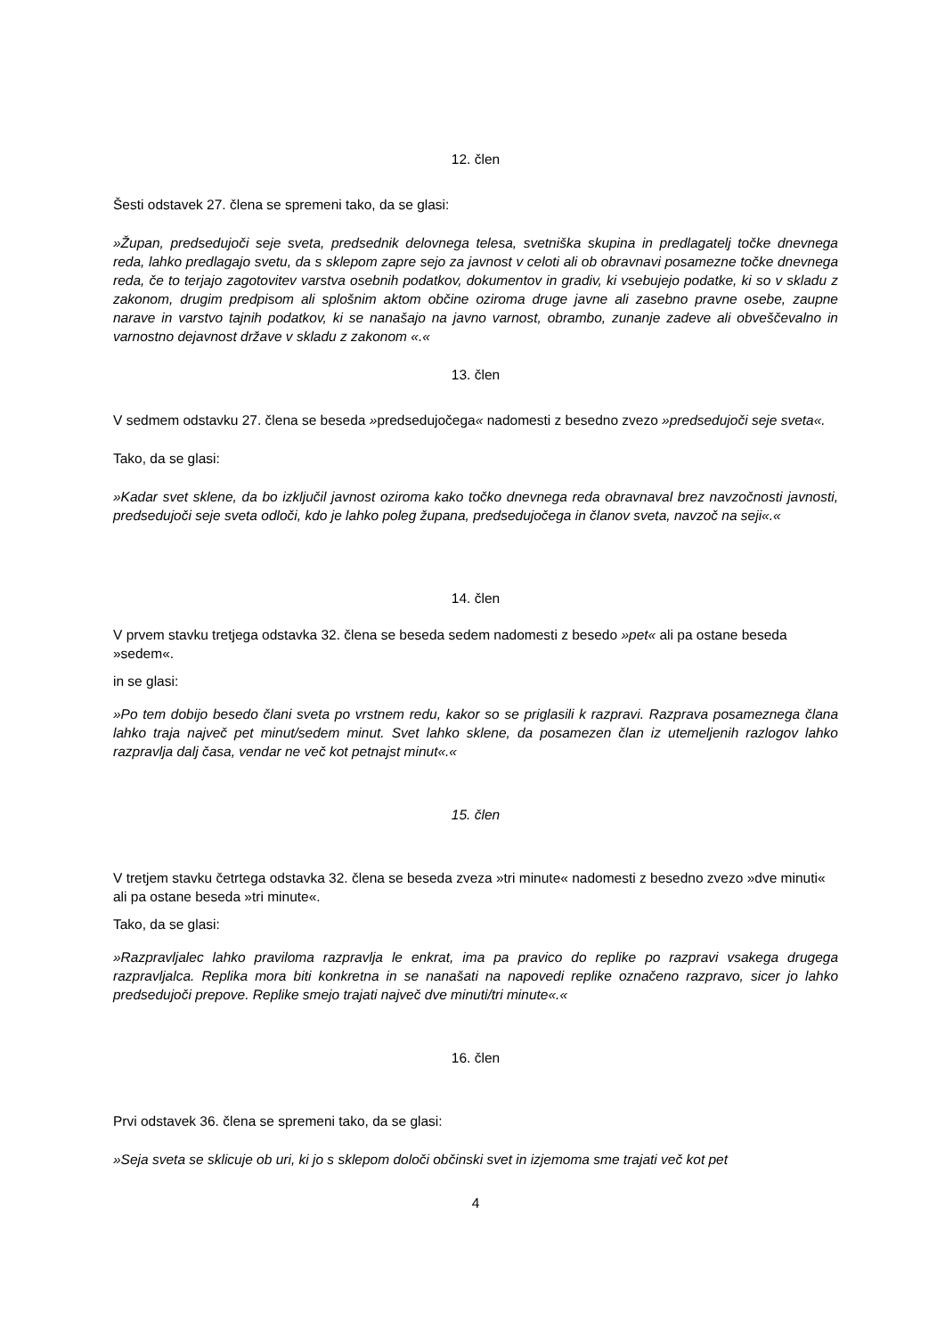12. člen
Šesti odstavek 27. člena se spremeni tako, da se glasi:
»Župan, predsedujoči seje sveta, predsednik delovnega telesa, svetniška skupina in predlagatelj točke dnevnega reda, lahko predlagajo svetu, da s sklepom zapre sejo za javnost v celoti ali ob obravnavi posamezne točke dnevnega reda, če to terjajo zagotovitev varstva osebnih podatkov, dokumentov in gradiv, ki vsebujejo podatke, ki so v skladu z zakonom, drugim predpisom ali splošnim aktom občine oziroma druge javne ali zasebno pravne osebe, zaupne narave in varstvo tajnih podatkov, ki se nanašajo na javno varnost, obrambo, zunanje zadeve ali obveščevalno in varnostno dejavnost države v skladu z zakonom «.«
13. člen
V sedmem odstavku 27. člena se beseda »predsedujočega« nadomesti z besedno zvezo »predsedujoči seje sveta«.
Tako, da se glasi:
»Kadar svet sklene, da bo izključil javnost oziroma kako točko dnevnega reda obravnaval brez navzočnosti javnosti, predsedujoči seje sveta odloči, kdo je lahko poleg župana, predsedujočega in članov sveta, navzoč na seji«.«
14. člen
V prvem stavku tretjega odstavka 32. člena se beseda sedem nadomesti z besedo »pet« ali pa ostane beseda »sedem«.
in se glasi:
»Po tem dobijo besedo člani sveta po vrstnem redu, kakor so se priglasili k razpravi. Razprava posameznega člana lahko traja največ pet minut/sedem minut. Svet lahko sklene, da posamezen član iz utemeljenih razlogov lahko razpravlja dalj časa, vendar ne več kot petnajst minut«.«
15. člen
V tretjem stavku četrtega odstavka 32. člena se beseda zveza »tri minute« nadomesti z besedno zvezo »dve minuti« ali pa ostane beseda »tri minute«.
Tako, da se glasi:
»Razpravljalec lahko praviloma razpravlja le enkrat, ima pa pravico do replike po razpravi vsakega drugega razpravljalca. Replika mora biti konkretna in se nanašati na napovedi replike označeno razpravo, sicer jo lahko predsedujoči prepove. Replike smejo trajati največ dve minuti/tri minute«.«
16. člen
Prvi odstavek 36. člena se spremeni tako, da se glasi:
»Seja sveta se sklicuje ob uri, ki jo s sklepom določi občinski svet in izjemoma sme trajati več kot pet
4